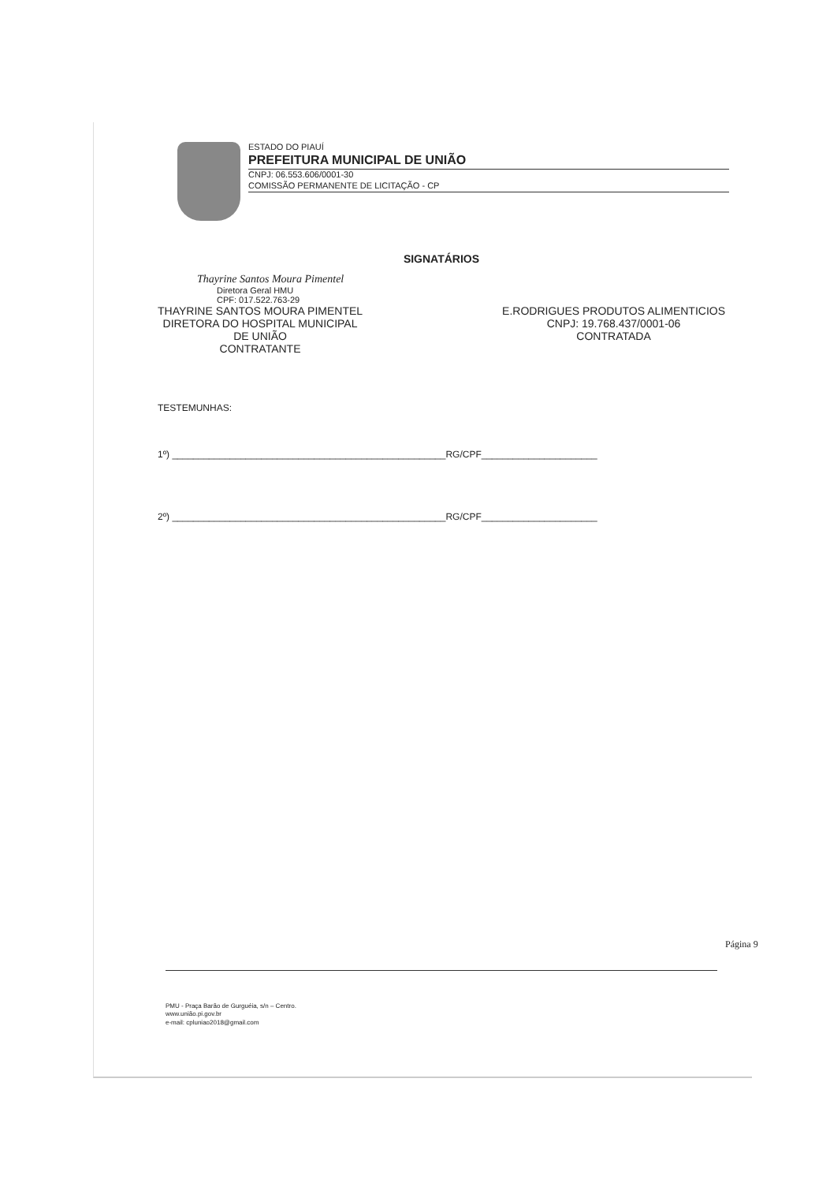ESTADO DO PIAUÍ
PREFEITURA MUNICIPAL DE UNIÃO
CNPJ: 06.553.606/0001-30
COMISSÃO PERMANENTE DE LICITAÇÃO - CP
SIGNATÁRIOS
Thayrine Santos Moura Pimentel
Diretora Geral HMU
CPF: 017.522.763-29
THAYRINE SANTOS MOURA PIMENTEL
DIRETORA DO HOSPITAL MUNICIPAL
DE UNIÃO
CONTRATANTE
E.RODRIGUES PRODUTOS ALIMENTICIOS
CNPJ: 19.768.437/0001-06
CONTRATADA
TESTEMUNHAS:
1º) ____________________________________________________RG/CPF______________________
2º) ____________________________________________________RG/CPF______________________
Página 9
PMU - Praça Barão de Gurguéia, s/n – Centro.
www.união.pi.gov.br
e-mail: cpluniao2018@gmail.com